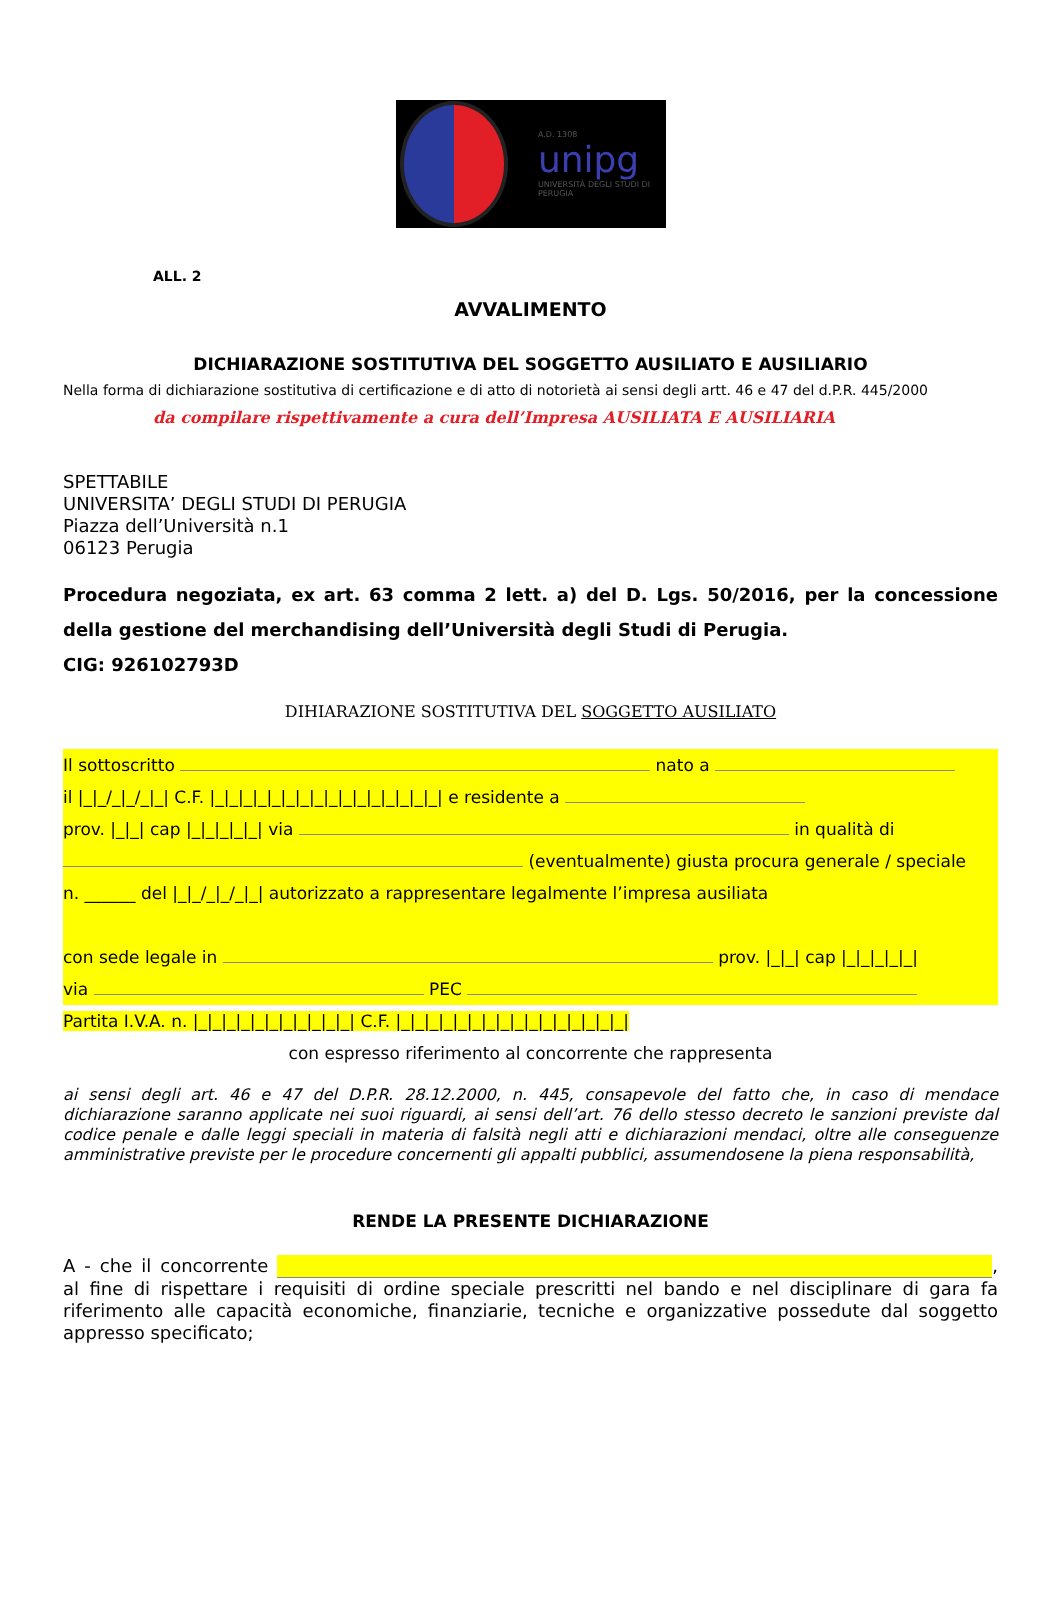A.D. 1308
unipg
UNIVERSITÀ DEGLI STUDI DI PERUGIA
ALL. 2
AVVALIMENTO
DICHIARAZIONE SOSTITUTIVA DEL SOGGETTO AUSILIATO E AUSILIARIO
Nella forma di dichiarazione sostitutiva di certificazione e di atto di notorietà ai sensi degli artt. 46 e 47 del d.P.R. 445/2000
da compilare rispettivamente a cura dell’Impresa AUSILIATA E AUSILIARIA
SPETTABILE
UNIVERSITA’ DEGLI STUDI DI PERUGIA
Piazza dell’Università n.1
06123 Perugia
Procedura negoziata, ex art. 63 comma 2 lett. a) del D. Lgs. 50/2016, per la concessione della gestione del merchandising dell’Università degli Studi di Perugia.
CIG: 926102793D
DIHIARAZIONE SOSTITUTIVA DEL SOGGETTO AUSILIATO
Il sottoscritto nato a
il |_|_/_|_/_|_| C.F. |_|_|_|_|_|_|_|_|_|_|_|_|_|_|_|_| e residente a
prov. |_|_| cap |_|_|_|_|_| via in qualità di
(eventualmente) giusta procura generale / speciale
n. ______ del |_|_/_|_/_|_| autorizzato a rappresentare legalmente l’impresa ausiliata
con sede legale in prov. |_|_| cap |_|_|_|_|_|
via PEC
Partita I.V.A. n. |_|_|_|_|_|_|_|_|_|_|_| C.F. |_|_|_|_|_|_|_|_|_|_|_|_|_|_|_|_|
con espresso riferimento al concorrente che rappresenta
ai sensi degli art. 46 e 47 del D.P.R. 28.12.2000, n. 445, consapevole del fatto che, in caso di mendace dichiarazione saranno applicate nei suoi riguardi, ai sensi dell’art. 76 dello stesso decreto le sanzioni previste dal codice penale e dalle leggi speciali in materia di falsità negli atti e dichiarazioni mendaci, oltre alle conseguenze amministrative previste per le procedure concernenti gli appalti pubblici, assumendosene la piena responsabilità,
RENDE LA PRESENTE DICHIARAZIONE
A - che il concorrente , al fine di rispettare i requisiti di ordine speciale prescritti nel bando e nel disciplinare di gara fa riferimento alle capacità economiche, finanziarie, tecniche e organizzative possedute dal soggetto appresso specificato;